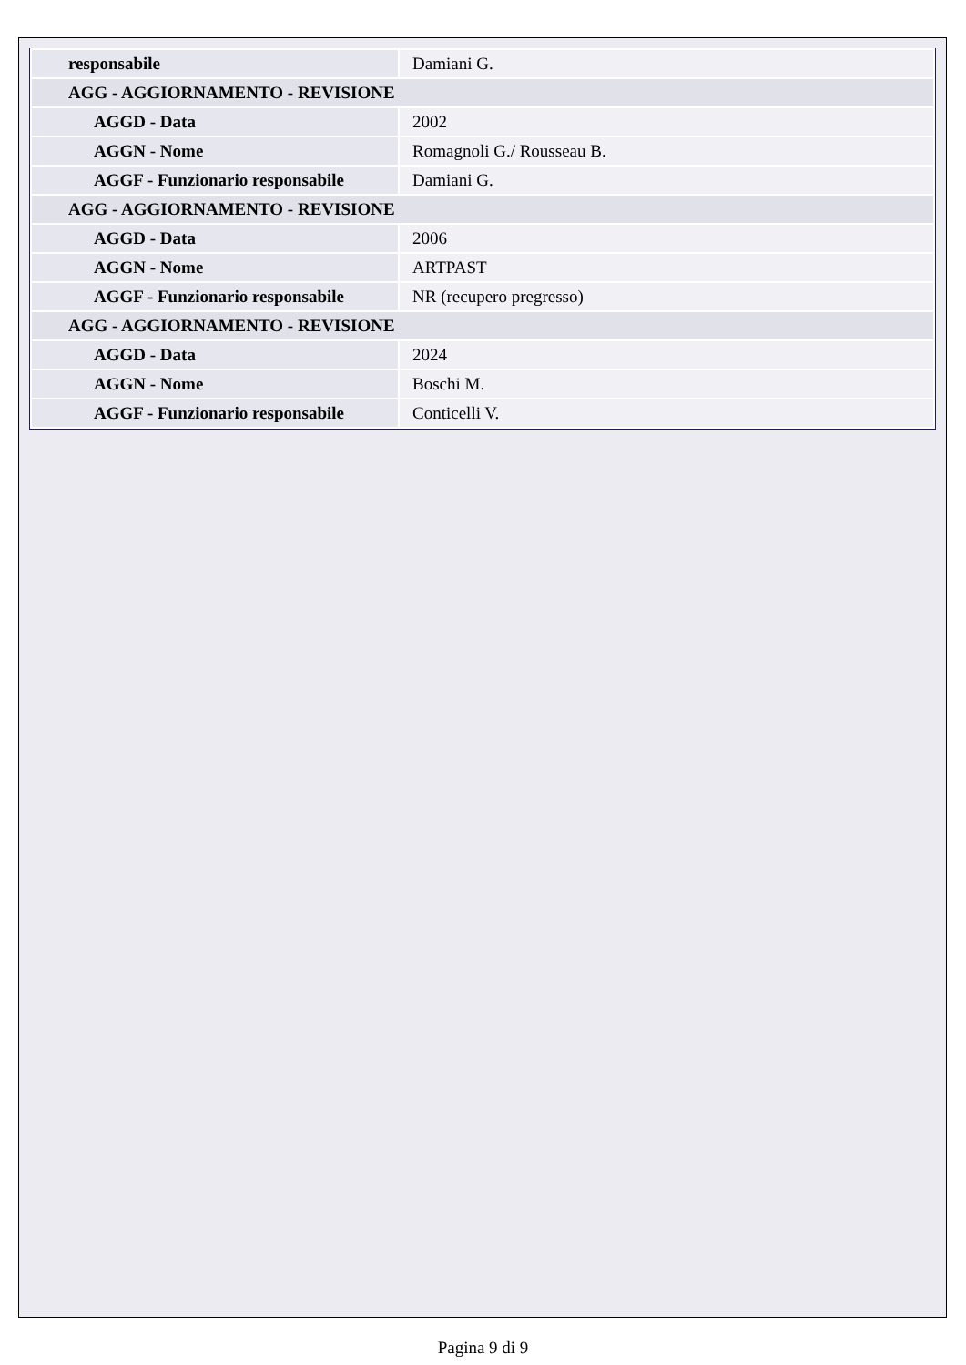| responsabile | Damiani G. |
| AGG - AGGIORNAMENTO - REVISIONE | |
| AGGD - Data | 2002 |
| AGGN - Nome | Romagnoli G./ Rousseau B. |
| AGGF - Funzionario responsabile | Damiani G. |
| AGG - AGGIORNAMENTO - REVISIONE | |
| AGGD - Data | 2006 |
| AGGN - Nome | ARTPAST |
| AGGF - Funzionario responsabile | NR (recupero pregresso) |
| AGG - AGGIORNAMENTO - REVISIONE | |
| AGGD - Data | 2024 |
| AGGN - Nome | Boschi M. |
| AGGF - Funzionario responsabile | Conticelli V. |
Pagina 9 di 9